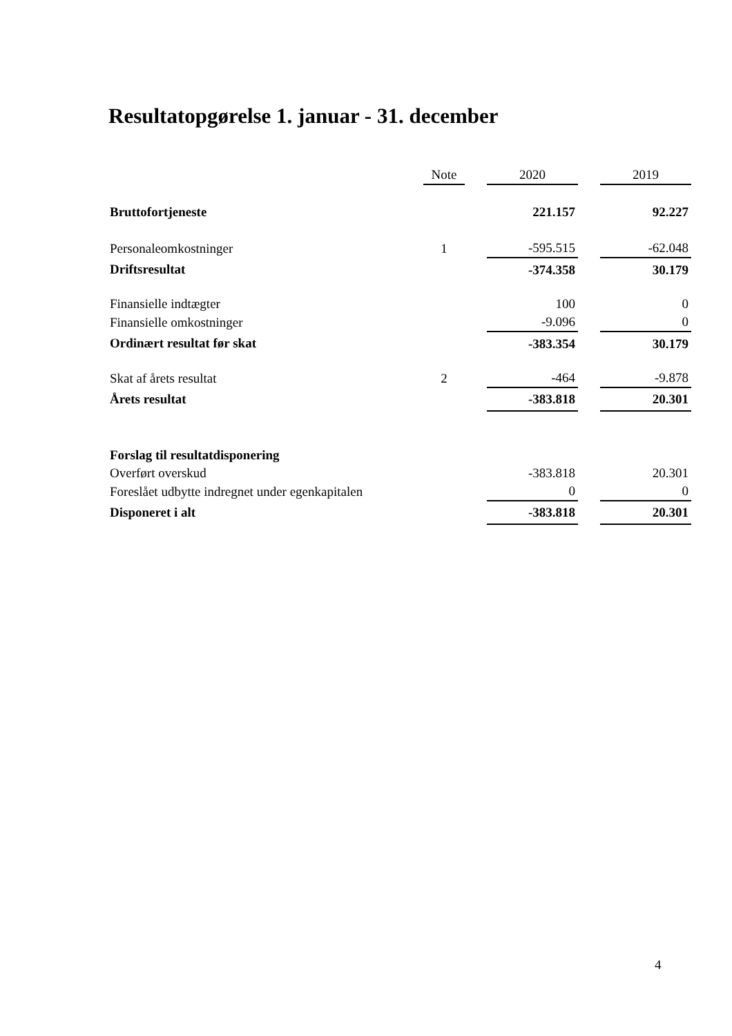Resultatopgørelse 1. januar - 31. december
| | Note | | 2020 | | 2019 |
| Bruttofortjeneste | | | 221.157 | | 92.227 |
| Personaleomkostninger | 1 | | -595.515 | | -62.048 |
| Driftsresultat | | | -374.358 | | 30.179 |
| Finansielle indtægter | | | 100 | | 0 |
| Finansielle omkostninger | | | -9.096 | | 0 |
| Ordinært resultat før skat | | | -383.354 | | 30.179 |
| Skat af årets resultat | 2 | | -464 | | -9.878 |
| Årets resultat | | | -383.818 | | 20.301 |
| Forslag til resultatdisponering | | | | | |
| Overført overskud | | | -383.818 | | 20.301 |
| Foreslået udbytte indregnet under egenkapitalen | | | 0 | | 0 |
| Disponeret i alt | | | -383.818 | | 20.301 |
4